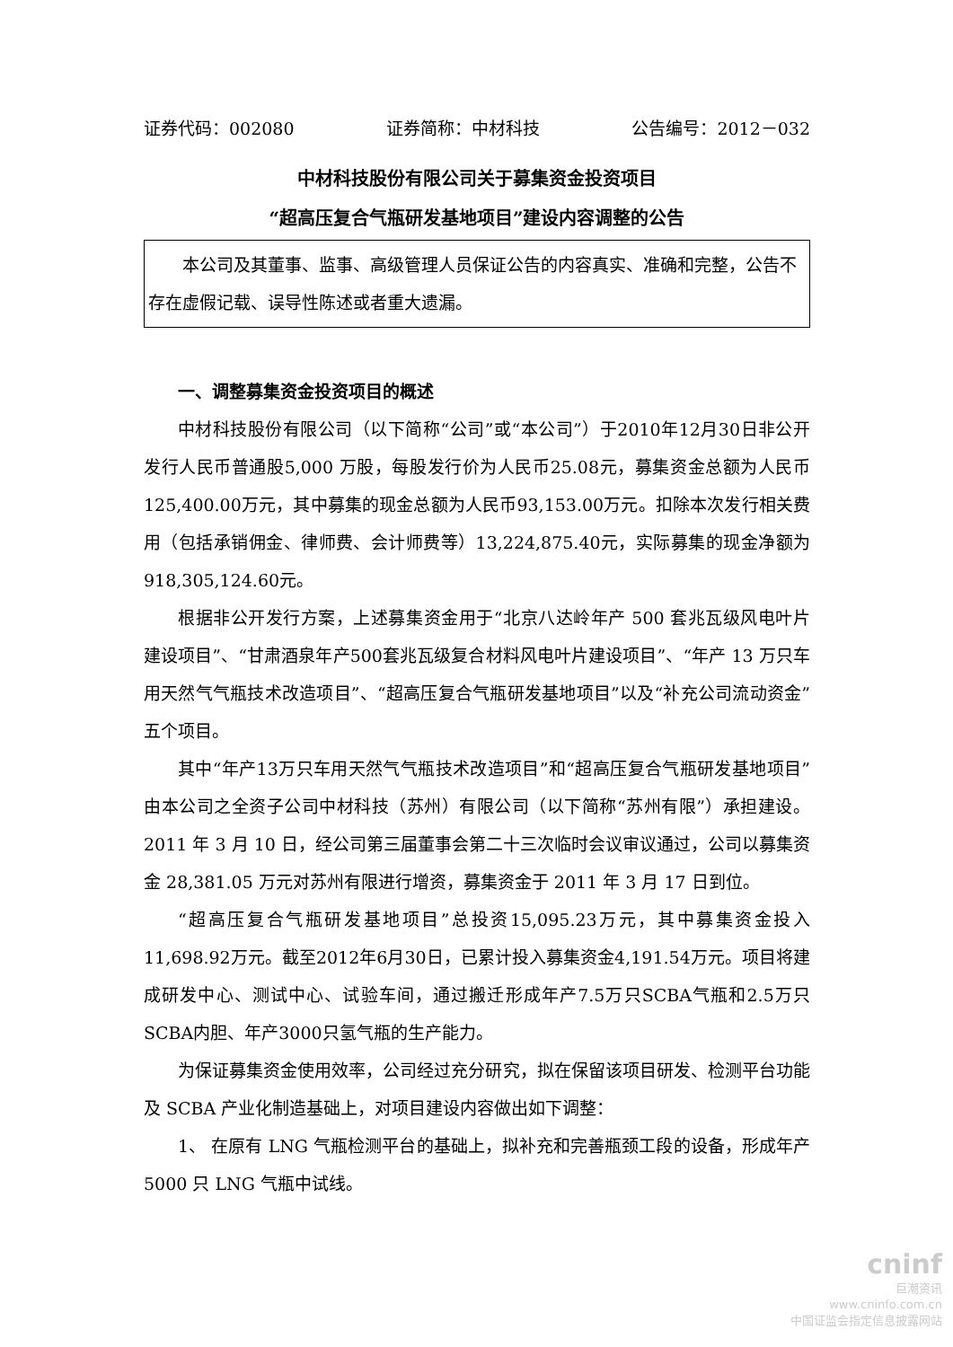证券代码：002080 证券简称：中材科技 公告编号：2012－032
中材科技股份有限公司关于募集资金投资项目
“超高压复合气瓶研发基地项目”建设内容调整的公告
本公司及其董事、监事、高级管理人员保证公告的内容真实、准确和完整，公告不存在虚假记载、误导性陈述或者重大遗漏。
一、调整募集资金投资项目的概述
中材科技股份有限公司（以下简称“公司”或“本公司”）于2010年12月30日非公开发行人民币普通股5,000 万股，每股发行价为人民币25.08元，募集资金总额为人民币125,400.00万元，其中募集的现金总额为人民币93,153.00万元。扣除本次发行相关费用（包括承销佣金、律师费、会计师费等）13,224,875.40元，实际募集的现金净额为918,305,124.60元。
根据非公开发行方案，上述募集资金用于“北京八达岭年产 500 套兆瓦级风电叶片建设项目”、“甘肃酒泉年产500套兆瓦级复合材料风电叶片建设项目”、“年产 13 万只车用天然气气瓶技术改造项目”、“超高压复合气瓶研发基地项目”以及“补充公司流动资金”五个项目。
其中“年产13万只车用天然气气瓶技术改造项目”和“超高压复合气瓶研发基地项目”由本公司之全资子公司中材科技（苏州）有限公司（以下简称“苏州有限”）承担建设。2011 年 3 月 10 日，经公司第三届董事会第二十三次临时会议审议通过，公司以募集资金 28,381.05 万元对苏州有限进行增资，募集资金于 2011 年 3 月 17 日到位。
“超高压复合气瓶研发基地项目”总投资15,095.23万元，其中募集资金投入11,698.92万元。截至2012年6月30日，已累计投入募集资金4,191.54万元。项目将建成研发中心、测试中心、试验车间，通过搬迁形成年产7.5万只SCBA气瓶和2.5万只SCBA内胆、年产3000只氢气瓶的生产能力。
为保证募集资金使用效率，公司经过充分研究，拟在保留该项目研发、检测平台功能及 SCBA 产业化制造基础上，对项目建设内容做出如下调整：
1、 在原有 LNG 气瓶检测平台的基础上，拟补充和完善瓶颈工段的设备，形成年产 5000 只 LNG 气瓶中试线。
cninf
巨潮资讯
www.cninfo.com.cn
中国证监会指定信息披露网站